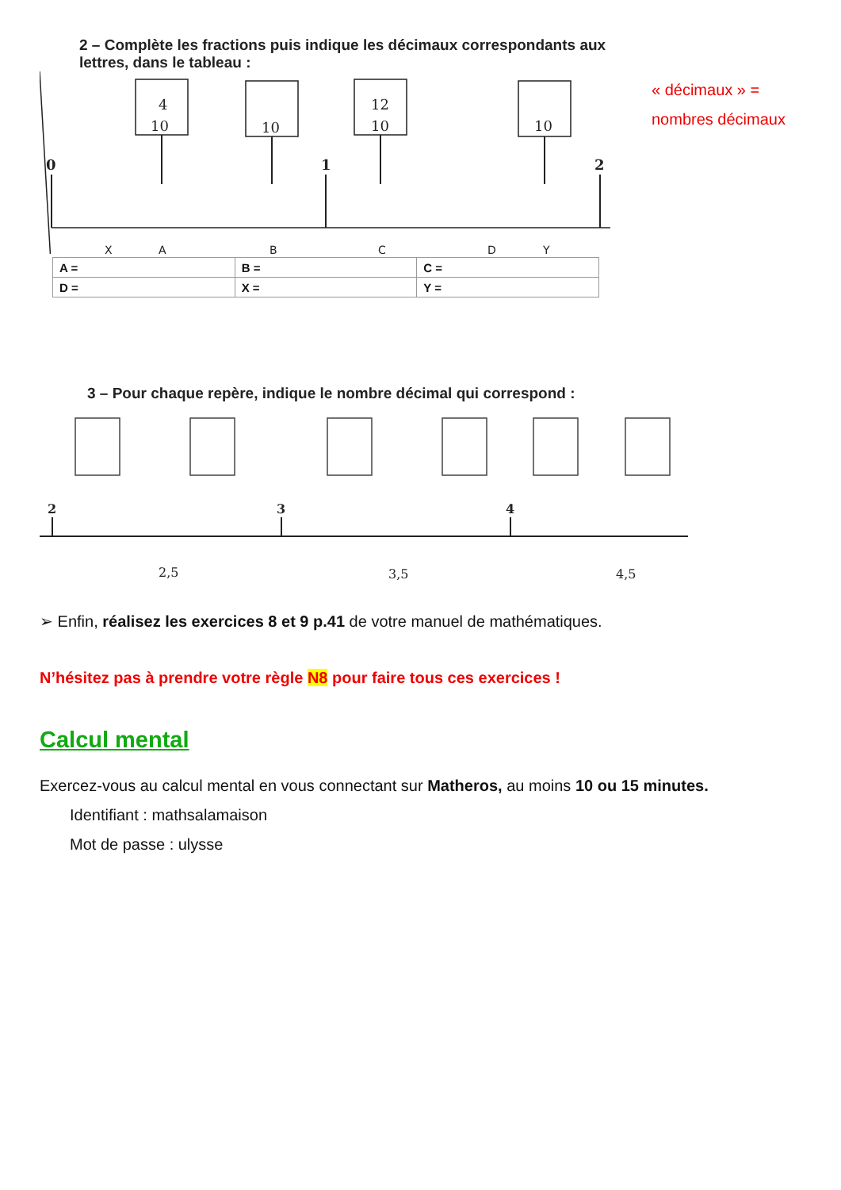« décimaux » =
nombres décimaux
2 – Complète les fractions puis indique les décimaux correspondants aux
lettres, dans le tableau :
4
10
10
12
10
10
0
1
2
XABCDY
| A = | B = | C = |
| D = | X = | Y = |
3 – Pour chaque repère, indique le nombre décimal qui correspond :
2
3
4
2,5
3,5
4,5
➢ Enfin, réalisez les exercices 8 et 9 p.41 de votre manuel de mathématiques.
N’hésitez pas à prendre votre règle N8 pour faire tous ces exercices !
Calcul mental
Exercez-vous au calcul mental en vous connectant sur Matheros, au moins 10 ou 15 minutes.
Identifiant : mathsalamaison
Mot de passe : ulysse